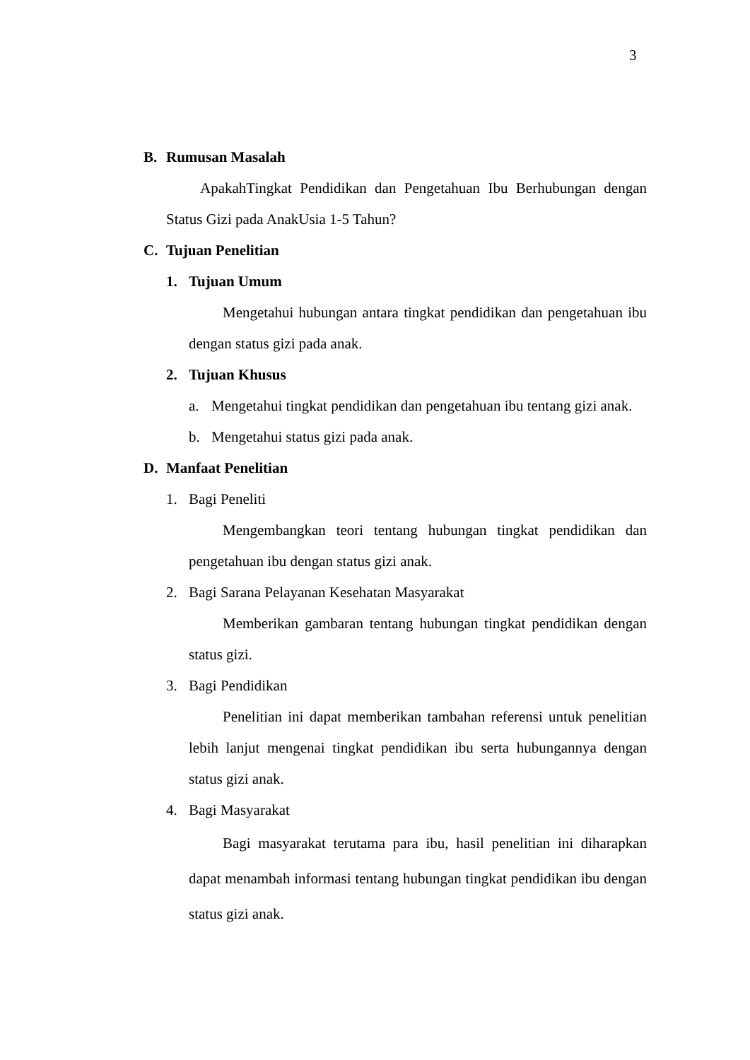3
B. Rumusan Masalah
ApakahTingkat Pendidikan dan Pengetahuan Ibu Berhubungan dengan Status Gizi pada AnakUsia 1-5 Tahun?
C. Tujuan Penelitian
1. Tujuan Umum
Mengetahui hubungan antara tingkat pendidikan dan pengetahuan ibu dengan status gizi pada anak.
2. Tujuan Khusus
a. Mengetahui tingkat pendidikan dan pengetahuan ibu tentang gizi anak.
b. Mengetahui status gizi pada anak.
D. Manfaat Penelitian
1. Bagi Peneliti
Mengembangkan teori tentang hubungan tingkat pendidikan dan pengetahuan ibu dengan status gizi anak.
2. Bagi Sarana Pelayanan Kesehatan Masyarakat
Memberikan gambaran tentang hubungan tingkat pendidikan dengan status gizi.
3. Bagi Pendidikan
Penelitian ini dapat memberikan tambahan referensi untuk penelitian lebih lanjut mengenai tingkat pendidikan ibu serta hubungannya dengan status gizi anak.
4. Bagi Masyarakat
Bagi masyarakat terutama para ibu, hasil penelitian ini diharapkan dapat menambah informasi tentang hubungan tingkat pendidikan ibu dengan status gizi anak.